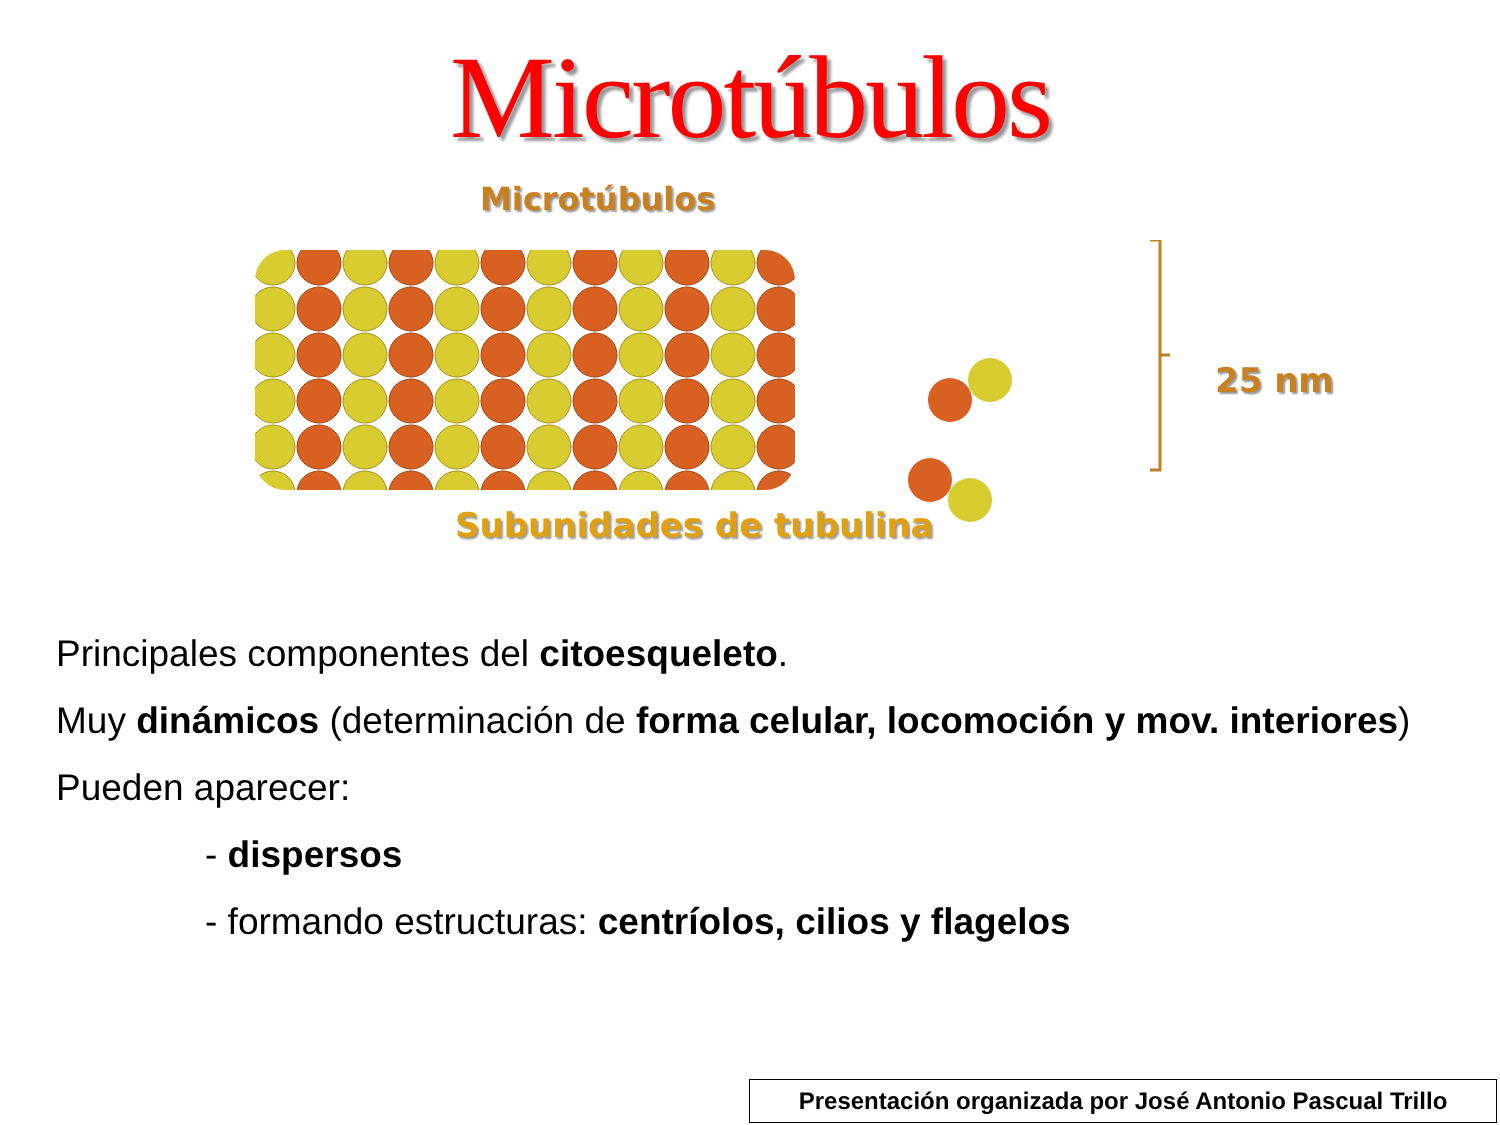Microtúbulos
Microtúbulos
25 nm
Subunidades de tubulina
Principales componentes del citoesqueleto.
Muy dinámicos (determinación de forma celular, locomoción y mov. interiores)
Pueden aparecer:
- dispersos
- formando estructuras: centríolos, cilios y flagelos
Presentación organizada por José Antonio Pascual Trillo